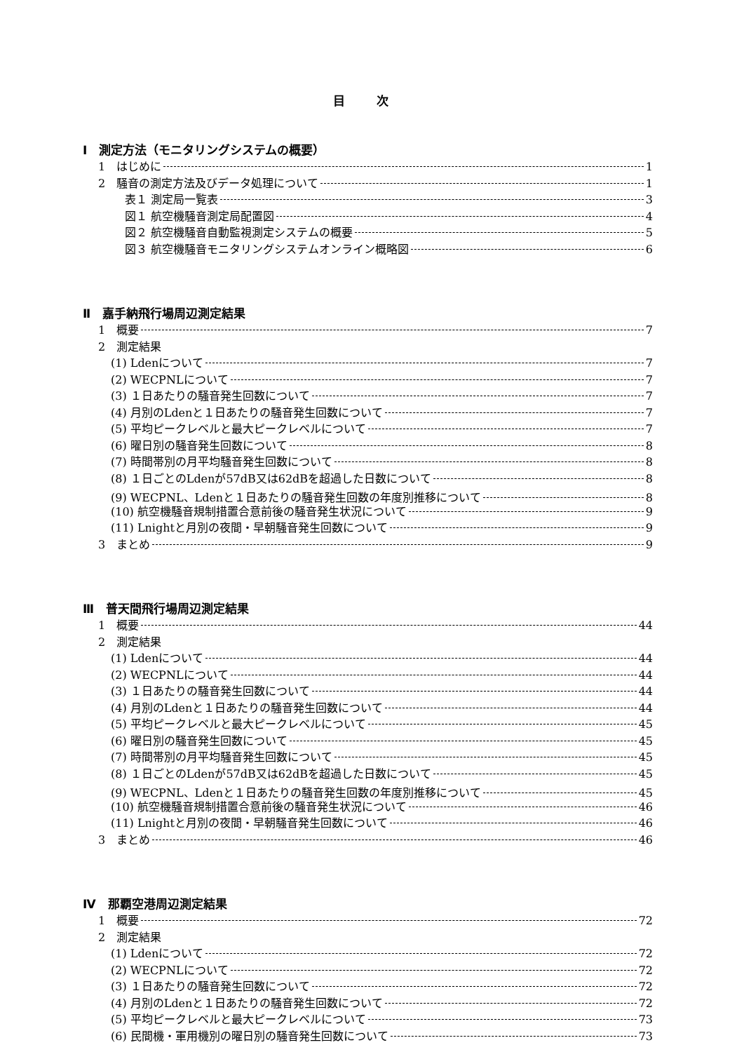目 次
Ⅰ　測定方法（モニタリングシステムの概要）
1　はじめに 1
2　騒音の測定方法及びデータ処理について 1
表１ 測定局一覧表 3
図１ 航空機騒音測定局配置図 4
図２ 航空機騒音自動監視測定システムの概要 5
図３ 航空機騒音モニタリングシステムオンライン概略図 6
Ⅱ　嘉手納飛行場周辺測定結果
1　概要 7
2　測定結果
(1) Ldenについて 7
(2) WECPNLについて 7
(3) １日あたりの騒音発生回数について 7
(4) 月別のLdenと１日あたりの騒音発生回数について 7
(5) 平均ピークレベルと最大ピークレベルについて 7
(6) 曜日別の騒音発生回数について 8
(7) 時間帯別の月平均騒音発生回数について 8
(8) １日ごとのLdenが57dB又は62dBを超過した日数について 8
(9) WECPNL、Ldenと１日あたりの騒音発生回数の年度別推移について 8
(10) 航空機騒音規制措置合意前後の騒音発生状況について 9
(11) Lnightと月別の夜間・早朝騒音発生回数について 9
3　まとめ 9
Ⅲ　普天間飛行場周辺測定結果
1　概要 44
2　測定結果
(1) Ldenについて 44
(2) WECPNLについて 44
(3) １日あたりの騒音発生回数について 44
(4) 月別のLdenと１日あたりの騒音発生回数について 44
(5) 平均ピークレベルと最大ピークレベルについて 45
(6) 曜日別の騒音発生回数について 45
(7) 時間帯別の月平均騒音発生回数について 45
(8) １日ごとのLdenが57dB又は62dBを超過した日数について 45
(9) WECPNL、Ldenと１日あたりの騒音発生回数の年度別推移について 45
(10) 航空機騒音規制措置合意前後の騒音発生状況について 46
(11) Lnightと月別の夜間・早朝騒音発生回数について 46
3　まとめ 46
Ⅳ　那覇空港周辺測定結果
1　概要 72
2　測定結果
(1) Ldenについて 72
(2) WECPNLについて 72
(3) １日あたりの騒音発生回数について 72
(4) 月別のLdenと１日あたりの騒音発生回数について 72
(5) 平均ピークレベルと最大ピークレベルについて 73
(6) 民間機・軍用機別の曜日別の騒音発生回数について 73